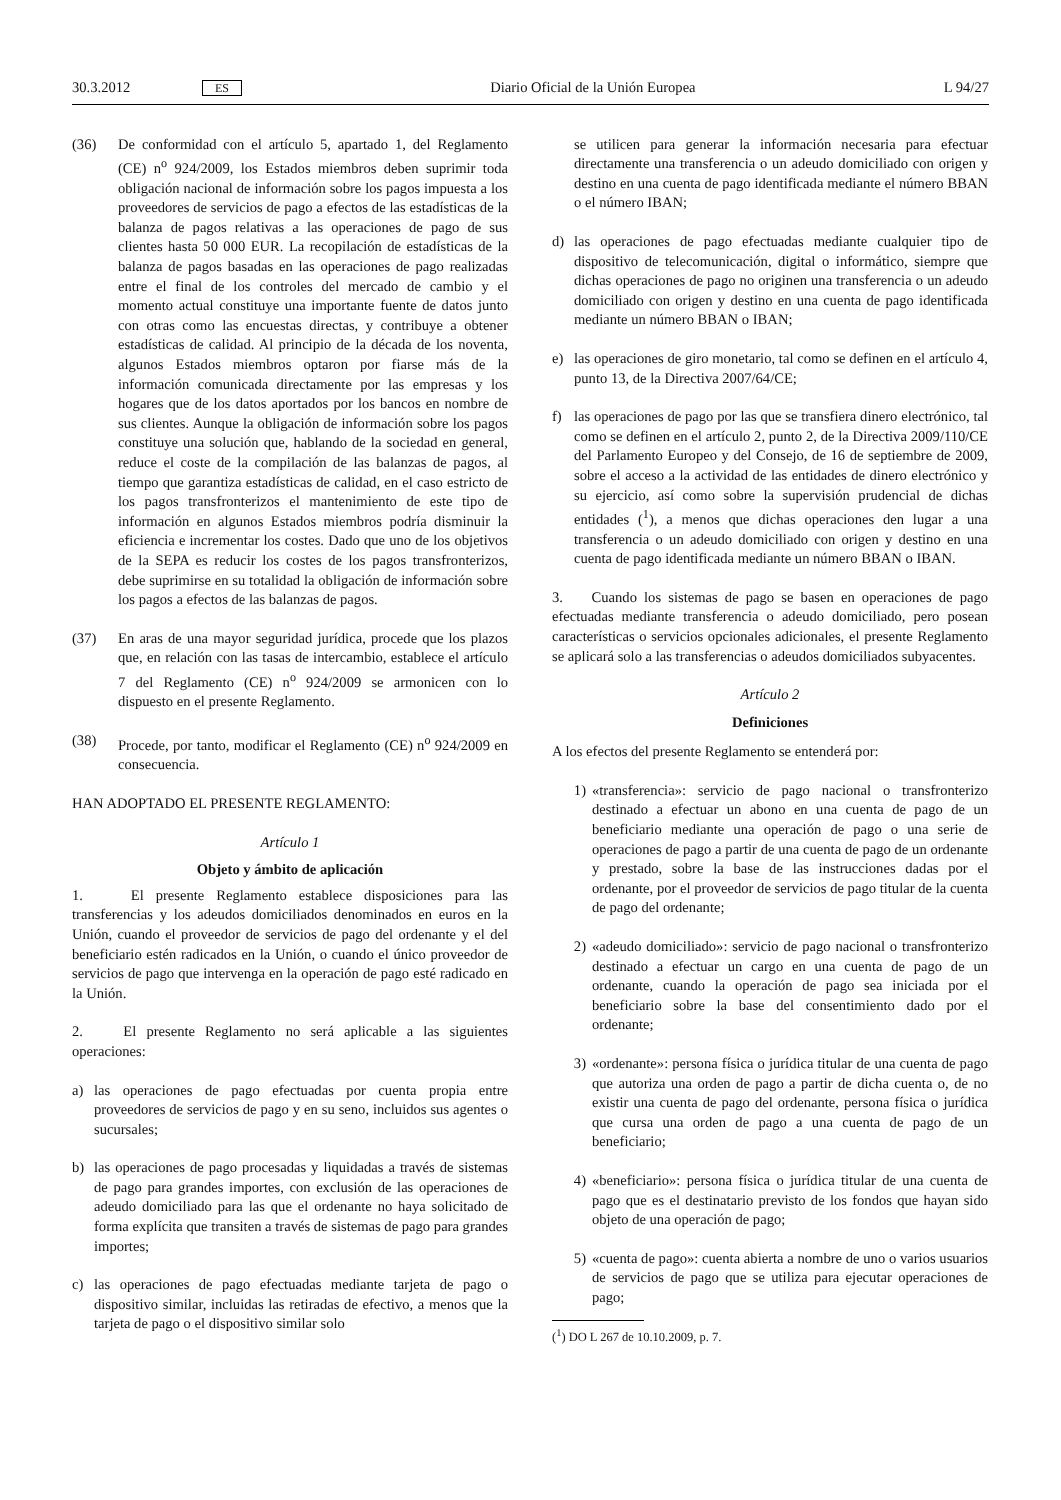30.3.2012 ES Diario Oficial de la Unión Europea L 94/27
(36) De conformidad con el artículo 5, apartado 1, del Reglamento (CE) n<sup>o</sup> 924/2009, los Estados miembros deben suprimir toda obligación nacional de información sobre los pagos impuesta a los proveedores de servicios de pago a efectos de las estadísticas de la balanza de pagos relativas a las operaciones de pago de sus clientes hasta 50 000 EUR. La recopilación de estadísticas de la balanza de pagos basadas en las operaciones de pago realizadas entre el final de los controles del mercado de cambio y el momento actual constituye una importante fuente de datos junto con otras como las encuestas directas, y contribuye a obtener estadísticas de calidad. Al principio de la década de los noventa, algunos Estados miembros optaron por fiarse más de la información comunicada directamente por las empresas y los hogares que de los datos aportados por los bancos en nombre de sus clientes. Aunque la obligación de información sobre los pagos constituye una solución que, hablando de la sociedad en general, reduce el coste de la compilación de las balanzas de pagos, al tiempo que garantiza estadísticas de calidad, en el caso estricto de los pagos transfronterizos el mantenimiento de este tipo de información en algunos Estados miembros podría disminuir la eficiencia e incrementar los costes. Dado que uno de los objetivos de la SEPA es reducir los costes de los pagos transfronterizos, debe suprimirse en su totalidad la obligación de información sobre los pagos a efectos de las balanzas de pagos.
(37) En aras de una mayor seguridad jurídica, procede que los plazos que, en relación con las tasas de intercambio, establece el artículo 7 del Reglamento (CE) n<sup>o</sup> 924/2009 se armonicen con lo dispuesto en el presente Reglamento.
(38) Procede, por tanto, modificar el Reglamento (CE) n<sup>o</sup> 924/2009 en consecuencia.
HAN ADOPTADO EL PRESENTE REGLAMENTO:
Artículo 1
Objeto y ámbito de aplicación
1. El presente Reglamento establece disposiciones para las transferencias y los adeudos domiciliados denominados en euros en la Unión, cuando el proveedor de servicios de pago del ordenante y el del beneficiario estén radicados en la Unión, o cuando el único proveedor de servicios de pago que intervenga en la operación de pago esté radicado en la Unión.
2. El presente Reglamento no será aplicable a las siguientes operaciones:
a) las operaciones de pago efectuadas por cuenta propia entre proveedores de servicios de pago y en su seno, incluidos sus agentes o sucursales;
b) las operaciones de pago procesadas y liquidadas a través de sistemas de pago para grandes importes, con exclusión de las operaciones de adeudo domiciliado para las que el ordenante no haya solicitado de forma explícita que transiten a través de sistemas de pago para grandes importes;
c) las operaciones de pago efectuadas mediante tarjeta de pago o dispositivo similar, incluidas las retiradas de efectivo, a menos que la tarjeta de pago o el dispositivo similar solo
se utilicen para generar la información necesaria para efectuar directamente una transferencia o un adeudo domiciliado con origen y destino en una cuenta de pago identificada mediante el número BBAN o el número IBAN;
d) las operaciones de pago efectuadas mediante cualquier tipo de dispositivo de telecomunicación, digital o informático, siempre que dichas operaciones de pago no originen una transferencia o un adeudo domiciliado con origen y destino en una cuenta de pago identificada mediante un número BBAN o IBAN;
e) las operaciones de giro monetario, tal como se definen en el artículo 4, punto 13, de la Directiva 2007/64/CE;
f) las operaciones de pago por las que se transfiera dinero electrónico, tal como se definen en el artículo 2, punto 2, de la Directiva 2009/110/CE del Parlamento Europeo y del Consejo, de 16 de septiembre de 2009, sobre el acceso a la actividad de las entidades de dinero electrónico y su ejercicio, así como sobre la supervisión prudencial de dichas entidades (<sup>1</sup>), a menos que dichas operaciones den lugar a una transferencia o un adeudo domiciliado con origen y destino en una cuenta de pago identificada mediante un número BBAN o IBAN.
3. Cuando los sistemas de pago se basen en operaciones de pago efectuadas mediante transferencia o adeudo domiciliado, pero posean características o servicios opcionales adicionales, el presente Reglamento se aplicará solo a las transferencias o adeudos domiciliados subyacentes.
Artículo 2
Definiciones
A los efectos del presente Reglamento se entenderá por:
1) «transferencia»: servicio de pago nacional o transfronterizo destinado a efectuar un abono en una cuenta de pago de un beneficiario mediante una operación de pago o una serie de operaciones de pago a partir de una cuenta de pago de un ordenante y prestado, sobre la base de las instrucciones dadas por el ordenante, por el proveedor de servicios de pago titular de la cuenta de pago del ordenante;
2) «adeudo domiciliado»: servicio de pago nacional o transfronterizo destinado a efectuar un cargo en una cuenta de pago de un ordenante, cuando la operación de pago sea iniciada por el beneficiario sobre la base del consentimiento dado por el ordenante;
3) «ordenante»: persona física o jurídica titular de una cuenta de pago que autoriza una orden de pago a partir de dicha cuenta o, de no existir una cuenta de pago del ordenante, persona física o jurídica que cursa una orden de pago a una cuenta de pago de un beneficiario;
4) «beneficiario»: persona física o jurídica titular de una cuenta de pago que es el destinatario previsto de los fondos que hayan sido objeto de una operación de pago;
5) «cuenta de pago»: cuenta abierta a nombre de uno o varios usuarios de servicios de pago que se utiliza para ejecutar operaciones de pago;
(<sup>1</sup>) DO L 267 de 10.10.2009, p. 7.